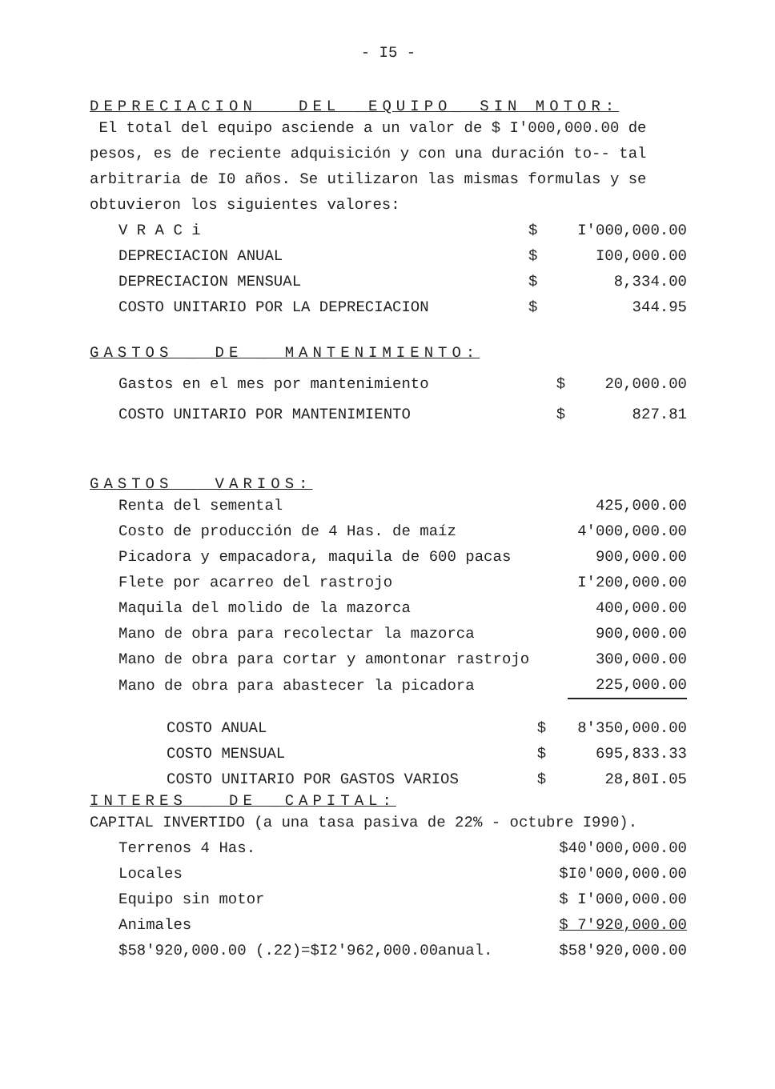- I5 -
DEPRECIACION _ DEL _EQUIPO_ SIN MOTOR:
El total del equipo asciende a un valor de $ I'000,000.00 de pesos, es de reciente adquisición y con una duración to-- tal arbitraria de I0 años. Se utilizaron las mismas formulas y se obtuvieron los siguientes valores:
| V R A C i | $ | I'000,000.00 |
| DEPRECIACION ANUAL | $ | I00,000.00 |
| DEPRECIACION MENSUAL | $ | 8,334.00 |
| COSTO UNITARIO POR LA DEPRECIACION | $ | 344.95 |
GASTOS _ DE _ MANTENIMIENTO:
| Gastos en el mes por mantenimiento | $ | 20,000.00 |
| COSTO UNITARIO POR MANTENIMIENTO | $ | 827.81 |
GASTOS _ VARIOS:
| Renta del semental | 425,000.00 |
| Costo de producción de 4 Has. de maíz | 4'000,000.00 |
| Picadora y empacadora, maquila de 600 pacas | 900,000.00 |
| Flete por acarreo del rastrojo | I'200,000.00 |
| Maquila del molido de la mazorca | 400,000.00 |
| Mano de obra para recolectar la mazorca | 900,000.00 |
| Mano de obra para cortar y amontonar rastrojo | 300,000.00 |
| Mano de obra para abastecer la picadora | 225,000.00 |
| COSTO ANUAL | $ | 8'350,000.00 |
| COSTO MENSUAL | $ | 695,833.33 |
| COSTO UNITARIO POR GASTOS VARIOS | $ | 28,80I.05 |
INTERES _ DE _CAPITAL:
CAPITAL INVERTIDO (a una tasa pasiva de 22% - octubre I990).
| Terrenos 4 Has. | $40'000,000.00 |
| Locales | $I0'000,000.00 |
| Equipo sin motor | $ I'000,000.00 |
| Animales | $ 7'920,000.00 |
| $58'920,000.00 (.22)=$I2'962,000.00anual. | $58'920,000.00 |